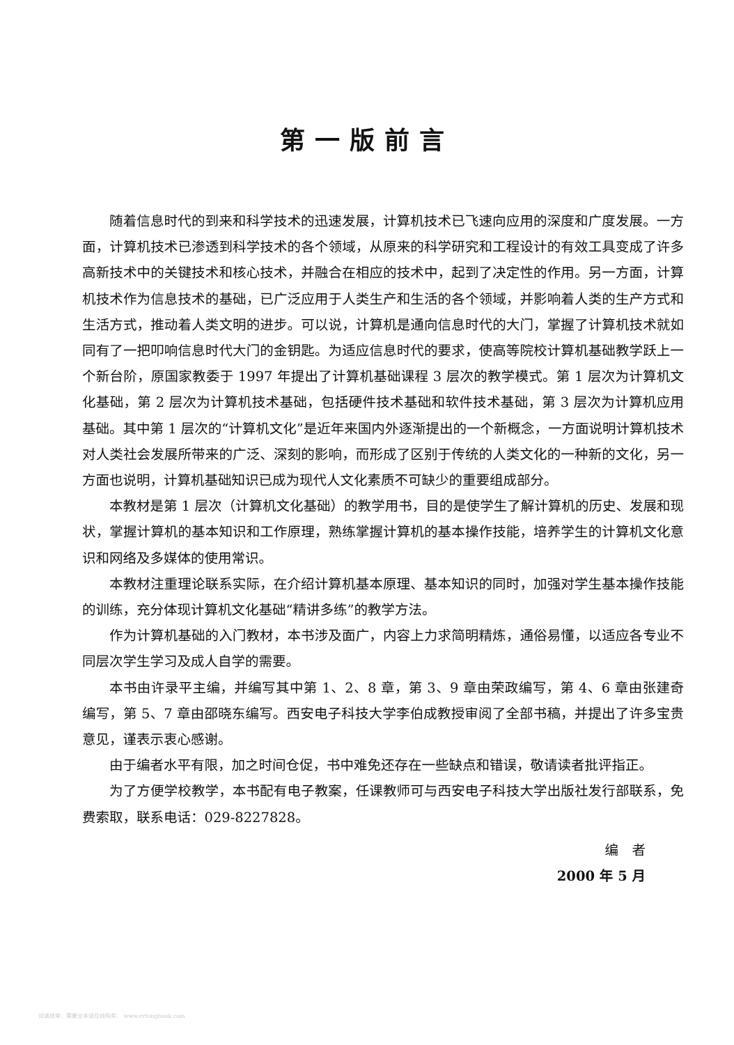第一版前言
随着信息时代的到来和科学技术的迅速发展，计算机技术已飞速向应用的深度和广度发展。一方面，计算机技术已渗透到科学技术的各个领域，从原来的科学研究和工程设计的有效工具变成了许多高新技术中的关键技术和核心技术，并融合在相应的技术中，起到了决定性的作用。另一方面，计算机技术作为信息技术的基础，已广泛应用于人类生产和生活的各个领域，并影响着人类的生产方式和生活方式，推动着人类文明的进步。可以说，计算机是通向信息时代的大门，掌握了计算机技术就如同有了一把叩响信息时代大门的金钥匙。为适应信息时代的要求，使高等院校计算机基础教学跃上一个新台阶，原国家教委于 1997 年提出了计算机基础课程 3 层次的教学模式。第 1 层次为计算机文化基础，第 2 层次为计算机技术基础，包括硬件技术基础和软件技术基础，第 3 层次为计算机应用基础。其中第 1 层次的“计算机文化”是近年来国内外逐渐提出的一个新概念，一方面说明计算机技术对人类社会发展所带来的广泛、深刻的影响，而形成了区别于传统的人类文化的一种新的文化，另一方面也说明，计算机基础知识已成为现代人文化素质不可缺少的重要组成部分。
本教材是第 1 层次（计算机文化基础）的教学用书，目的是使学生了解计算机的历史、发展和现状，掌握计算机的基本知识和工作原理，熟练掌握计算机的基本操作技能，培养学生的计算机文化意识和网络及多媒体的使用常识。
本教材注重理论联系实际，在介绍计算机基本原理、基本知识的同时，加强对学生基本操作技能的训练，充分体现计算机文化基础“精讲多练”的教学方法。
作为计算机基础的入门教材，本书涉及面广，内容上力求简明精炼，通俗易懂，以适应各专业不同层次学生学习及成人自学的需要。
本书由许录平主编，并编写其中第 1、2、8 章，第 3、9 章由荣政编写，第 4、6 章由张建奇编写，第 5、7 章由邵晓东编写。西安电子科技大学李伯成教授审阅了全部书稿，并提出了许多宝贵意见，谨表示衷心感谢。
由于编者水平有限，加之时间仓促，书中难免还存在一些缺点和错误，敬请读者批评指正。
为了方便学校教学，本书配有电子教案，任课教师可与西安电子科技大学出版社发行部联系，免费索取，联系电话：029-8227828。
编　者
2000 年 5 月
试读结束：需要全本请在线购买： www.ertongbook.com